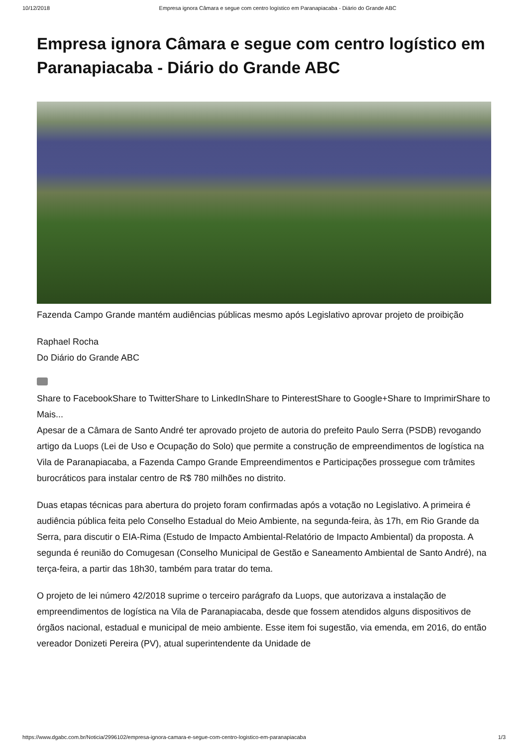10/12/2018 Empresa ignora Câmara e segue com centro logístico em Paranapiacaba - Diário do Grande ABC
Empresa ignora Câmara e segue com centro logístico em Paranapiacaba - Diário do Grande ABC
Fazenda Campo Grande mantém audiências públicas mesmo após Legislativo aprovar projeto de proibição
Raphael Rocha
Do Diário do Grande ABC
Share to FacebookShare to TwitterShare to LinkedInShare to PinterestShare to Google+Share to ImprimirShare to Mais...
Apesar de a Câmara de Santo André ter aprovado projeto de autoria do prefeito Paulo Serra (PSDB) revogando artigo da Luops (Lei de Uso e Ocupação do Solo) que permite a construção de empreendimentos de logística na Vila de Paranapiacaba, a Fazenda Campo Grande Empreendimentos e Participações prossegue com trâmites burocráticos para instalar centro de R$ 780 milhões no distrito.
Duas etapas técnicas para abertura do projeto foram confirmadas após a votação no Legislativo. A primeira é audiência pública feita pelo Conselho Estadual do Meio Ambiente, na segunda-feira, às 17h, em Rio Grande da Serra, para discutir o EIA-Rima (Estudo de Impacto Ambiental-Relatório de Impacto Ambiental) da proposta. A segunda é reunião do Comugesan (Conselho Municipal de Gestão e Saneamento Ambiental de Santo André), na terça-feira, a partir das 18h30, também para tratar do tema.
O projeto de lei número 42/2018 suprime o terceiro parágrafo da Luops, que autorizava a instalação de empreendimentos de logística na Vila de Paranapiacaba, desde que fossem atendidos alguns dispositivos de órgãos nacional, estadual e municipal de meio ambiente. Esse item foi sugestão, via emenda, em 2016, do então vereador Donizeti Pereira (PV), atual superintendente da Unidade de
https://www.dgabc.com.br/Noticia/2996102/empresa-ignora-camara-e-segue-com-centro-logistico-em-paranapiacaba 1/3